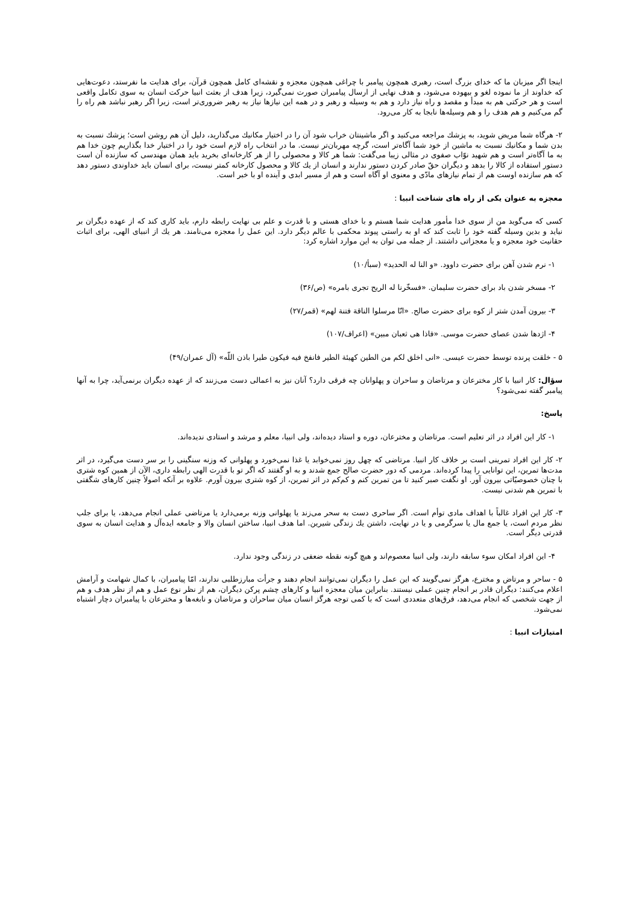اینجا اگر میزبان ما كه خدای بزرگ است، رهبری همچون پیامبر با چراغی همچون معجزه و نقشه‌ای كامل همچون قرآن، برای هدایت ما نفرستد، دعوت‌هایی كه خداوند از ما نموده لغو و بیهوده می‌شود، و هدف نهایی از ارسال پیامبران صورت نمی‌گیرد، زیرا هدف از بعثت انبیا حركت انسان به سوی تكامل واقعی است و هر حركتی هم به مبدأ و مقصد و راه نیاز دارد و هم به وسیله و رهبر و در همه این نیازها نیاز به رهبر ضروری‌تر است، زیرا اگر رهبر نباشد هم راه را گم می‌كنیم و هم هدف را و هم وسیله‌ها نابجا به كار می‌رود.
۲- هرگاه شما مریض شوید، به پزشك مراجعه می‌كنید و اگر ماشینتان خراب شود آن را در اختیار مكانیك می‌گذارید، دلیل آن هم روشن است؛ پزشك نسبت به بدن شما و مكانیك نسبت به ماشین از خود شما آگاه‌تر است، گرچه مهربان‌تر نیست. ما در انتخاب راه لازم است خود را در اختیار خدا بگذاریم چون خدا هم به ما آگاه‌تر است و هم شهید نوّاب صفوی در مثالی زیبا می‌گفت: شما هر كالا و محصولی را از هر كارخانه‌ای بخرید باید همان مهندسی كه سازنده آن است دستور استفاده از كالا را بدهد و دیگران حقّ صادر كردن دستور ندارند و انسان از یك كالا و محصول كارخانه كمتر نیست، برای انسان باید خداوندی دستور دهد كه هم سازنده اوست هم از تمام نیازهای مادّی و معنوی او آگاه است و هم از مسیر ابدی و آینده او با خبر است.
معجزه به عنوان یكی از راه های شناخت انبیا :
كسی كه می‌گوید من از سوی خدا مأمور هدایت شما هستم و با خدای هستی و با قدرت و علم بی نهایت رابطه دارم، باید كاری كند كه از عهده دیگران بر نیاید و بدین وسیله گفته خود را ثابت كند كه او به راستی پیوند محكمی با عالم دیگر دارد. این عمل را معجزه می‌نامند. هر یك از انبیای الهی، برای اثبات حقانیت خود معجزه و یا معجزاتی داشتند. از جمله می توان به این موارد اشاره كرد:
۱- نرم شدن آهن برای حضرت داوود. «و النا له الحدید» (سبأ/۱۰)
۲- مسخر شدن باد برای حضرت سلیمان. «فسخّرنا له الریح تجری بامره» (ص/۳۶)
۳- بیرون آمدن شتر از كوه برای حضرت صالح. «انّا مرسلوا الناقة فتنة لهم» (قمر/۲۷)
۴- اژدها شدن عصای حضرت موسی. «فاذا هی ثعبان مبین» (اعراف/۱۰۷)
۵ - خلقت پرنده توسط حضرت عیسی. «انی اخلق لكم من الطین كهیئة الطیر فانفخ فیه فیكون طیرا باذن اللّه» (آل عمران/۴۹)
سؤال: كار انبیا با كار مخترعان و مرتاضان و ساحران و پهلوانان چه فرقی دارد؟ آنان نیز به اعمالی دست می‌زنند كه از عهده دیگران برنمی‌آید، چرا به آنها پیامبر گفته نمی‌شود؟
پاسخ:
۱- كار این افراد در اثر تعلیم است. مرتاضان و مخترعان، دوره و استاد دیده‌اند، ولی انبیا، معلم و مرشد و استادی ندیده‌اند.
۲- كار این افراد تمرینی است بر خلاف كار انبیا. مرتاضی كه چهل روز نمی‌خوابد یا غذا نمی‌خورد و پهلوانی كه وزنه سنگینی را بر سر دست می‌گیرد، در اثر مدت‌ها تمرین، این توانایی را پیدا كرده‌اند. مردمی كه دور حضرت صالح جمع شدند و به او گفتند كه اگر تو با قدرت الهی رابطه داری، الآن از همین كوه شتری با چنان خصوصیّاتی بیرون آور. او نگفت صبر كنید تا من تمرین كنم و كم‌كم در اثر تمرین، از كوه شتری بیرون آورم. علاوه بر آنكه اصولاً چنین كارهای شگفتی با تمرین هم شدنی نیست.
۳- كار این افراد غالباً با اهداف مادی توأم است. اگر ساحری دست به سحر می‌زند یا پهلوانی وزنه برمی‌دارد یا مرتاضی عملی انجام می‌دهد، یا برای جلب نظر مردم است، یا جمع مال یا سرگرمی و یا در نهایت، داشتن یك زندگی شیرین. اما هدف انبیا، ساختن انسان والا و جامعه ایده‌آل و هدایت انسان به سوی قدرتی دیگر است.
۴- این افراد امكان سوء سابقه دارند، ولی انبیا معصوم‌اند و هیچ گونه نقطه ضعفی در زندگی وجود ندارد.
۵ - ساحر و مرتاض و مخترع، هرگز نمی‌گویند كه این عمل را دیگران نمی‌توانند انجام دهند و جرأت مبارزطلبی ندارند، امّا پیامبران، با كمال شهامت و آرامش اعلام می‌كنند: دیگران قادر بر انجام چنین عملی نیستند. بنابراین میان معجزه انبیا و كارهای چشم پركن دیگران، هم از نظر نوع عمل و هم از نظر هدف و هم از جهت شخصی كه انجام می‌دهد، فرق‌های متعددی است كه با كمی توجه هرگز انسان میان ساحران و مرتاضان و نابغه‌ها و مخترعان با پیامبران دچار اشتباه نمی‌شود.
امتیازات انبیا :